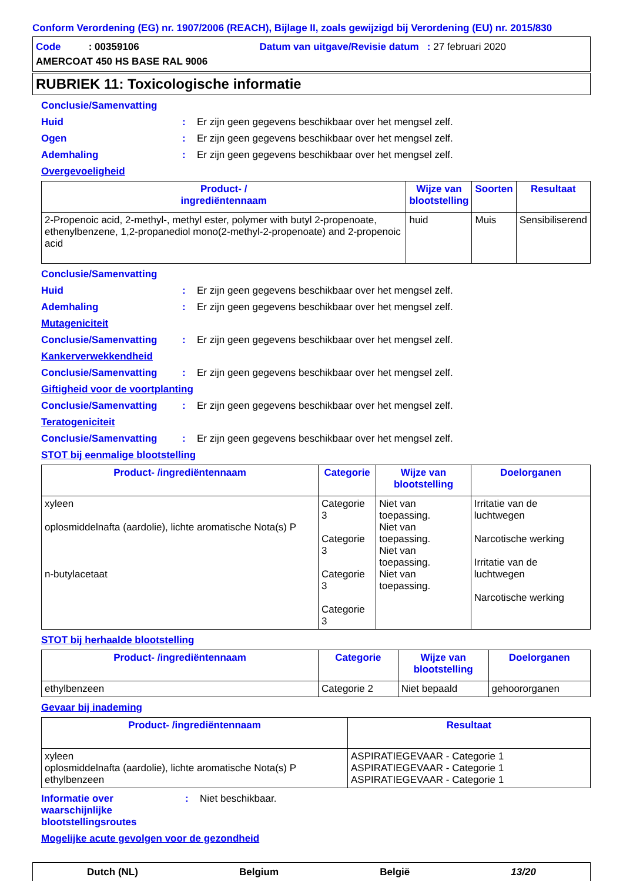Conform Verordening (EG) nr. 1907/2006 (REACH), Bijlage II, zoals gewijzigd bij Verordening (EU) nr. 2015/830
Code : 00359106 Datum van uitgave/Revisie datum : 27 februari 2020
AMERCOAT 450 HS BASE RAL 9006
RUBRIEK 11: Toxicologische informatie
Conclusie/Samenvatting
Huid: Er zijn geen gegevens beschikbaar over het mengsel zelf.
Ogen: Er zijn geen gegevens beschikbaar over het mengsel zelf.
Ademhaling: Er zijn geen gegevens beschikbaar over het mengsel zelf.
Overgevoeligheid
| Product- / ingrediëntennaam | Wijze van blootstelling | Soorten | Resultaat |
| --- | --- | --- | --- |
| 2-Propenoic acid, 2-methyl-, methyl ester, polymer with butyl 2-propenoate, ethenylbenzene, 1,2-propanediol mono(2-methyl-2-propenoate) and 2-propenoic acid | huid | Muis | Sensibiliserend |
Conclusie/Samenvatting
Huid: Er zijn geen gegevens beschikbaar over het mengsel zelf.
Ademhaling: Er zijn geen gegevens beschikbaar over het mengsel zelf.
Mutageniciteit
Conclusie/Samenvatting: Er zijn geen gegevens beschikbaar over het mengsel zelf.
Kankerverwekkendheid
Conclusie/Samenvatting: Er zijn geen gegevens beschikbaar over het mengsel zelf.
Giftigheid voor de voortplanting
Conclusie/Samenvatting: Er zijn geen gegevens beschikbaar over het mengsel zelf.
Teratogeniciteit
Conclusie/Samenvatting: Er zijn geen gegevens beschikbaar over het mengsel zelf.
STOT bij eenmalige blootstelling
| Product- /ingrediëntennaam | Categorie | Wijze van blootstelling | Doelorganen |
| --- | --- | --- | --- |
| xyleen oplosmiddelnafta (aardolie), lichte aromatische Nota(s) P n-butylacetaat | Categorie 3 Categorie 3 Categorie 3 Categorie 3 | Niet van toepassing. Niet van toepassing. Niet van toepassing. Niet van toepassing. | Irritatie van de luchtwegen Narcotische werking Irritatie van de luchtwegen Narcotische werking |
STOT bij herhaalde blootstelling
| Product- /ingrediëntennaam | Categorie | Wijze van blootstelling | Doelorganen |
| --- | --- | --- | --- |
| ethylbenzeen | Categorie 2 | Niet bepaald | gehoororganen |
Gevaar bij inademing
| Product- /ingrediëntennaam | Resultaat |
| --- | --- |
| xyleen oplosmiddelnafta (aardolie), lichte aromatische Nota(s) P ethylbenzeen | ASPIRATIEGEVAAR - Categorie 1 ASPIRATIEGEVAAR - Categorie 1 ASPIRATIEGEVAAR - Categorie 1 |
Informatie over waarschijnlijke blootstellingsroutes: Niet beschikbaar.
Mogelijke acute gevolgen voor de gezondheid
Dutch (NL) Belgium België 13/20